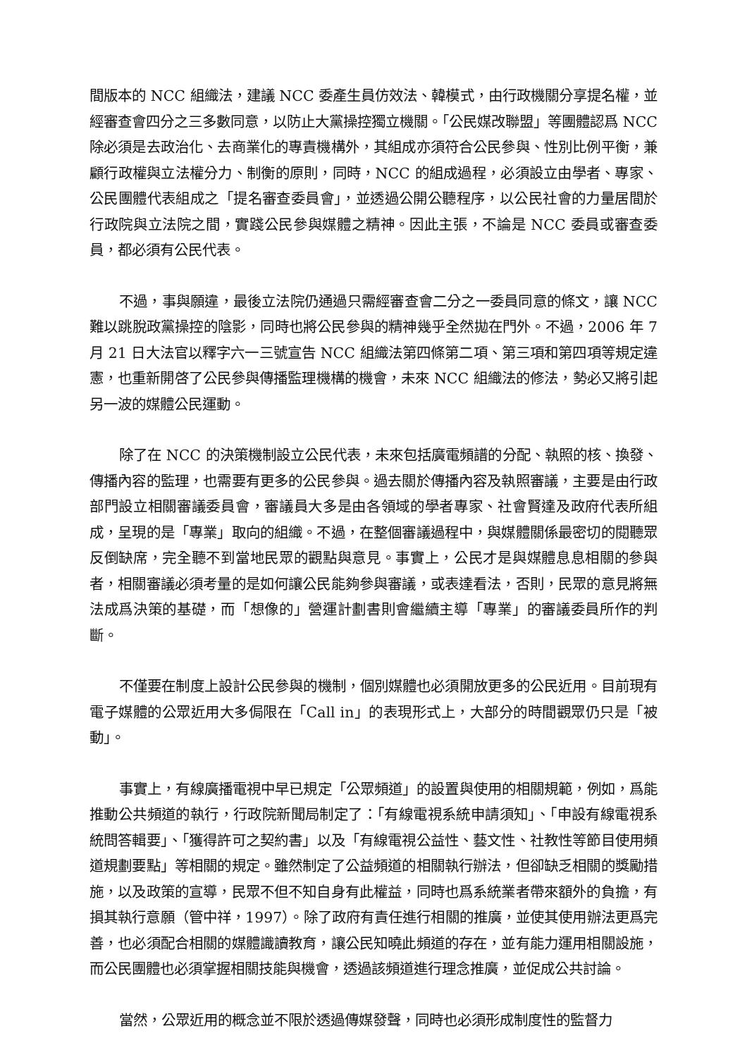間版本的 NCC 組織法，建議 NCC 委產生員仿效法、韓模式，由行政機關分享提名權，並經審查會四分之三多數同意，以防止大黨操控獨立機關。「公民媒改聯盟」等團體認爲 NCC 除必須是去政治化、去商業化的專責機構外，其組成亦須符合公民參與、性別比例平衡，兼顧行政權與立法權分力、制衡的原則，同時，NCC 的組成過程，必須設立由學者、專家、公民團體代表組成之「提名審查委員會」，並透過公開公聽程序，以公民社會的力量居間於行政院與立法院之間，實踐公民參與媒體之精神。因此主張，不論是 NCC 委員或審查委員，都必須有公民代表。
不過，事與願違，最後立法院仍通過只需經審查會二分之一委員同意的條文，讓 NCC 難以跳脫政黨操控的陰影，同時也將公民參與的精神幾乎全然拋在門外。不過，2006 年 7 月 21 日大法官以釋字六一三號宣告 NCC 組織法第四條第二項、第三項和第四項等規定違憲，也重新開啓了公民參與傳播監理機構的機會，未來 NCC 組織法的修法，勢必又將引起另一波的媒體公民運動。
除了在 NCC 的決策機制設立公民代表，未來包括廣電頻譜的分配、執照的核、換發、傳播內容的監理，也需要有更多的公民參與。過去關於傳播內容及執照審議，主要是由行政部門設立相關審議委員會，審議員大多是由各領域的學者專家、社會賢達及政府代表所組成，呈現的是「專業」取向的組織。不過，在整個審議過程中，與媒體關係最密切的閱聽眾反倒缺席，完全聽不到當地民眾的觀點與意見。事實上，公民才是與媒體息息相關的參與者，相關審議必須考量的是如何讓公民能夠參與審議，或表達看法，否則，民眾的意見將無法成爲決策的基礎，而「想像的」營運計劃書則會繼續主導「專業」的審議委員所作的判斷。
不僅要在制度上設計公民參與的機制，個別媒體也必須開放更多的公民近用。目前現有電子媒體的公眾近用大多侷限在「Call in」的表現形式上，大部分的時間觀眾仍只是「被動」。
事實上，有線廣播電視中早已規定「公眾頻道」的設置與使用的相關規範，例如，爲能推動公共頻道的執行，行政院新聞局制定了：「有線電視系統申請須知」、「申設有線電視系統問答輯要」、「獲得許可之契約書」以及「有線電視公益性、藝文性、社教性等節目使用頻道規劃要點」等相關的規定。雖然制定了公益頻道的相關執行辦法，但卻缺乏相關的獎勵措施，以及政策的宣導，民眾不但不知自身有此權益，同時也爲系統業者帶來額外的負擔，有損其執行意願（管中祥，1997）。除了政府有責任進行相關的推廣，並使其使用辦法更爲完善，也必須配合相關的媒體識讀教育，讓公民知曉此頻道的存在，並有能力運用相關設施，而公民團體也必須掌握相關技能與機會，透過該頻道進行理念推廣，並促成公共討論。
當然，公眾近用的概念並不限於透過傳媒發聲，同時也必須形成制度性的監督力